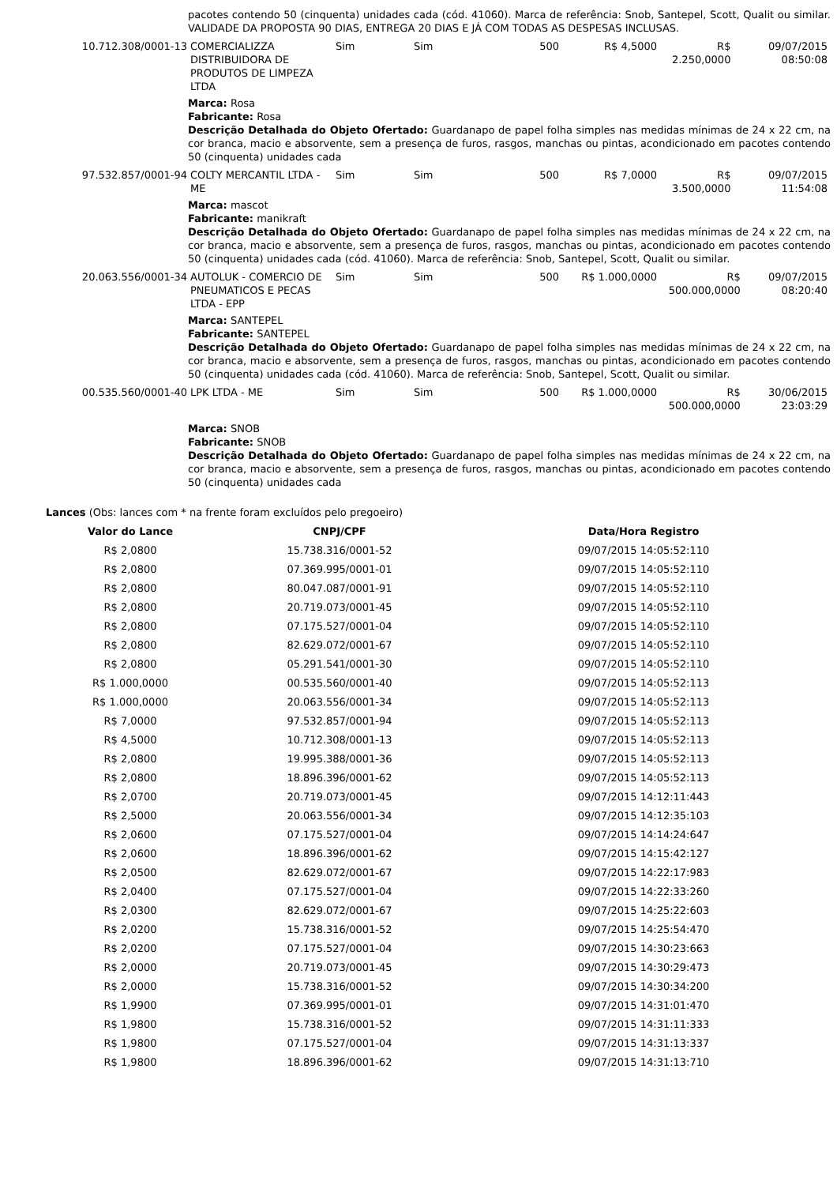pacotes contendo 50 (cinquenta) unidades cada (cód. 41060). Marca de referência: Snob, Santepel, Scott, Qualit ou similar. VALIDADE DA PROPOSTA 90 DIAS, ENTREGA 20 DIAS E JÁ COM TODAS AS DESPESAS INCLUSAS.
| 10.712.308/0001-13 | COMERCIALIZZA DISTRIBUIDORA DE PRODUTOS DE LIMPEZA LTDA | Sim | Sim | 500 | R$ 4,5000 | R$ 2.250,0000 | 09/07/2015 08:50:08 |
Marca: Rosa
Fabricante: Rosa
Descrição Detalhada do Objeto Ofertado: Guardanapo de papel folha simples nas medidas mínimas de 24 x 22 cm, na cor branca, macio e absorvente, sem a presença de furos, rasgos, manchas ou pintas, acondicionado em pacotes contendo 50 (cinquenta) unidades cada
| 97.532.857/0001-94 | COLTY MERCANTIL LTDA - ME | Sim | Sim | 500 | R$ 7,0000 | R$ 3.500,0000 | 09/07/2015 11:54:08 |
Marca: mascot
Fabricante: manikraft
Descrição Detalhada do Objeto Ofertado: Guardanapo de papel folha simples nas medidas mínimas de 24 x 22 cm, na cor branca, macio e absorvente, sem a presença de furos, rasgos, manchas ou pintas, acondicionado em pacotes contendo 50 (cinquenta) unidades cada (cód. 41060). Marca de referência: Snob, Santepel, Scott, Qualit ou similar.
| 20.063.556/0001-34 | AUTOLUK - COMERCIO DE PNEUMATICOS E PECAS LTDA - EPP | Sim | Sim | 500 | R$ 1.000,0000 | R$ 500.000,0000 | 09/07/2015 08:20:40 |
Marca: SANTEPEL
Fabricante: SANTEPEL
Descrição Detalhada do Objeto Ofertado: Guardanapo de papel folha simples nas medidas mínimas de 24 x 22 cm, na cor branca, macio e absorvente, sem a presença de furos, rasgos, manchas ou pintas, acondicionado em pacotes contendo 50 (cinquenta) unidades cada (cód. 41060). Marca de referência: Snob, Santepel, Scott, Qualit ou similar.
| 00.535.560/0001-40 | LPK LTDA - ME | Sim | Sim | 500 | R$ 1.000,0000 | R$ 500.000,0000 | 30/06/2015 23:03:29 |
Marca: SNOB
Fabricante: SNOB
Descrição Detalhada do Objeto Ofertado: Guardanapo de papel folha simples nas medidas mínimas de 24 x 22 cm, na cor branca, macio e absorvente, sem a presença de furos, rasgos, manchas ou pintas, acondicionado em pacotes contendo 50 (cinquenta) unidades cada
Lances (Obs: lances com * na frente foram excluídos pelo pregoeiro)
| Valor do Lance | CNPJ/CPF | Data/Hora Registro |
| --- | --- | --- |
| R$ 2,0800 | 15.738.316/0001-52 | 09/07/2015 14:05:52:110 |
| R$ 2,0800 | 07.369.995/0001-01 | 09/07/2015 14:05:52:110 |
| R$ 2,0800 | 80.047.087/0001-91 | 09/07/2015 14:05:52:110 |
| R$ 2,0800 | 20.719.073/0001-45 | 09/07/2015 14:05:52:110 |
| R$ 2,0800 | 07.175.527/0001-04 | 09/07/2015 14:05:52:110 |
| R$ 2,0800 | 82.629.072/0001-67 | 09/07/2015 14:05:52:110 |
| R$ 2,0800 | 05.291.541/0001-30 | 09/07/2015 14:05:52:110 |
| R$ 1.000,0000 | 00.535.560/0001-40 | 09/07/2015 14:05:52:113 |
| R$ 1.000,0000 | 20.063.556/0001-34 | 09/07/2015 14:05:52:113 |
| R$ 7,0000 | 97.532.857/0001-94 | 09/07/2015 14:05:52:113 |
| R$ 4,5000 | 10.712.308/0001-13 | 09/07/2015 14:05:52:113 |
| R$ 2,0800 | 19.995.388/0001-36 | 09/07/2015 14:05:52:113 |
| R$ 2,0800 | 18.896.396/0001-62 | 09/07/2015 14:05:52:113 |
| R$ 2,0700 | 20.719.073/0001-45 | 09/07/2015 14:12:11:443 |
| R$ 2,5000 | 20.063.556/0001-34 | 09/07/2015 14:12:35:103 |
| R$ 2,0600 | 07.175.527/0001-04 | 09/07/2015 14:14:24:647 |
| R$ 2,0600 | 18.896.396/0001-62 | 09/07/2015 14:15:42:127 |
| R$ 2,0500 | 82.629.072/0001-67 | 09/07/2015 14:22:17:983 |
| R$ 2,0400 | 07.175.527/0001-04 | 09/07/2015 14:22:33:260 |
| R$ 2,0300 | 82.629.072/0001-67 | 09/07/2015 14:25:22:603 |
| R$ 2,0200 | 15.738.316/0001-52 | 09/07/2015 14:25:54:470 |
| R$ 2,0200 | 07.175.527/0001-04 | 09/07/2015 14:30:23:663 |
| R$ 2,0000 | 20.719.073/0001-45 | 09/07/2015 14:30:29:473 |
| R$ 2,0000 | 15.738.316/0001-52 | 09/07/2015 14:30:34:200 |
| R$ 1,9900 | 07.369.995/0001-01 | 09/07/2015 14:31:01:470 |
| R$ 1,9800 | 15.738.316/0001-52 | 09/07/2015 14:31:11:333 |
| R$ 1,9800 | 07.175.527/0001-04 | 09/07/2015 14:31:13:337 |
| R$ 1,9800 | 18.896.396/0001-62 | 09/07/2015 14:31:13:710 |